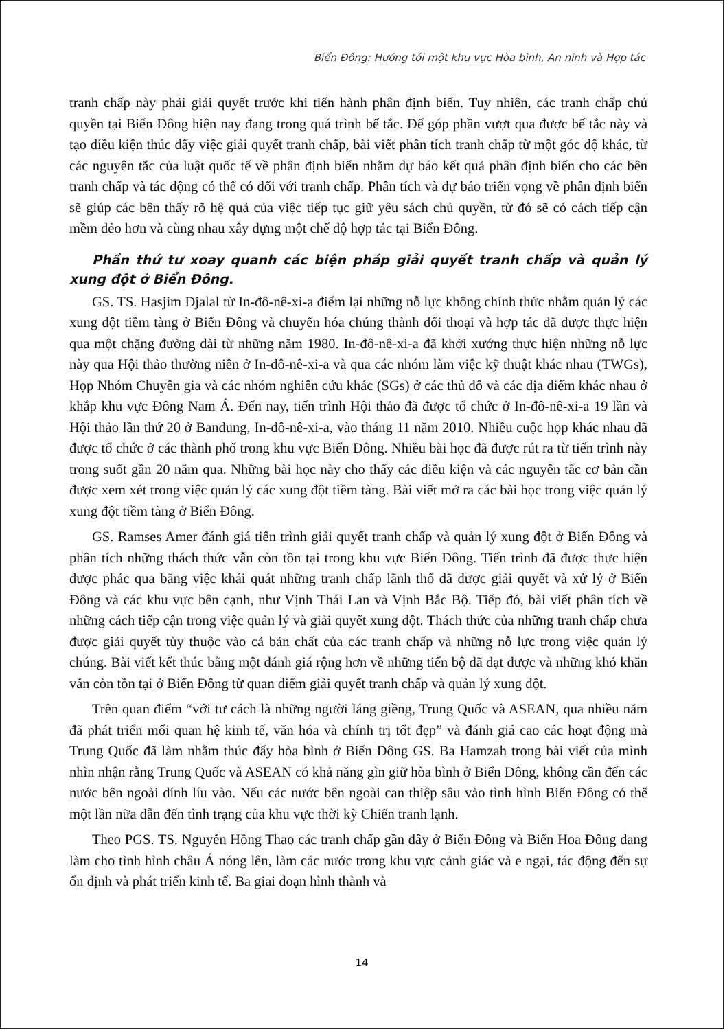Biển Đông: Hướng tới một khu vực Hòa bình, An ninh và Hợp tác
tranh chấp này phải giải quyết trước khi tiến hành phân định biển. Tuy nhiên, các tranh chấp chủ quyền tại Biển Đông hiện nay đang trong quá trình bế tắc. Để góp phần vượt qua được bế tắc này và tạo điều kiện thúc đẩy việc giải quyết tranh chấp, bài viết phân tích tranh chấp từ một góc độ khác, từ các nguyên tắc của luật quốc tế về phân định biển nhằm dự báo kết quả phân định biển cho các bên tranh chấp và tác động có thể có đối với tranh chấp. Phân tích và dự báo triển vọng về phân định biển sẽ giúp các bên thấy rõ hệ quả của việc tiếp tục giữ yêu sách chủ quyền, từ đó sẽ có cách tiếp cận mềm dẻo hơn và cùng nhau xây dựng một chế độ hợp tác tại Biển Đông.
Phần thứ tư xoay quanh các biện pháp giải quyết tranh chấp và quản lý xung đột ở Biển Đông.
GS. TS. Hasjim Djalal từ In-đô-nê-xi-a điểm lại những nỗ lực không chính thức nhằm quản lý các xung đột tiềm tàng ở Biển Đông và chuyển hóa chúng thành đối thoại và hợp tác đã được thực hiện qua một chặng đường dài từ những năm 1980. In-đô-nê-xi-a đã khởi xướng thực hiện những nỗ lực này qua Hội thảo thường niên ở In-đô-nê-xi-a và qua các nhóm làm việc kỹ thuật khác nhau (TWGs), Họp Nhóm Chuyên gia và các nhóm nghiên cứu khác (SGs) ở các thủ đô và các địa điểm khác nhau ở khắp khu vực Đông Nam Á. Đến nay, tiến trình Hội thảo đã được tổ chức ở In-đô-nê-xi-a 19 lần và Hội thảo lần thứ 20 ở Bandung, In-đô-nê-xi-a, vào tháng 11 năm 2010. Nhiều cuộc họp khác nhau đã được tổ chức ở các thành phố trong khu vực Biển Đông. Nhiều bài học đã được rút ra từ tiến trình này trong suốt gần 20 năm qua. Những bài học này cho thấy các điều kiện và các nguyên tắc cơ bản cần được xem xét trong việc quản lý các xung đột tiềm tàng. Bài viết mở ra các bài học trong việc quản lý xung đột tiềm tàng ở Biển Đông.
GS. Ramses Amer đánh giá tiến trình giải quyết tranh chấp và quản lý xung đột ở Biển Đông và phân tích những thách thức vẫn còn tồn tại trong khu vực Biển Đông. Tiến trình đã được thực hiện được phác qua bằng việc khái quát những tranh chấp lãnh thổ đã được giải quyết và xử lý ở Biển Đông và các khu vực bên cạnh, như Vịnh Thái Lan và Vịnh Bắc Bộ. Tiếp đó, bài viết phân tích về những cách tiếp cận trong việc quản lý và giải quyết xung đột. Thách thức của những tranh chấp chưa được giải quyết tùy thuộc vào cả bản chất của các tranh chấp và những nỗ lực trong việc quản lý chúng. Bài viết kết thúc bằng một đánh giá rộng hơn về những tiến bộ đã đạt được và những khó khăn vẫn còn tồn tại ở Biển Đông từ quan điểm giải quyết tranh chấp và quản lý xung đột.
Trên quan điểm “với tư cách là những người láng giềng, Trung Quốc và ASEAN, qua nhiều năm đã phát triển mối quan hệ kinh tế, văn hóa và chính trị tốt đẹp” và đánh giá cao các hoạt động mà Trung Quốc đã làm nhằm thúc đẩy hòa bình ở Biển Đông GS. Ba Hamzah trong bài viết của mình nhìn nhận rằng Trung Quốc và ASEAN có khả năng gìn giữ hòa bình ở Biển Đông, không cần đến các nước bên ngoài dính líu vào. Nếu các nước bên ngoài can thiệp sâu vào tình hình Biển Đông có thể một lần nữa dẫn đến tình trạng của khu vực thời kỳ Chiến tranh lạnh.
Theo PGS. TS. Nguyễn Hồng Thao các tranh chấp gần đây ở Biển Đông và Biển Hoa Đông đang làm cho tình hình châu Á nóng lên, làm các nước trong khu vực cảnh giác và e ngại, tác động đến sự ổn định và phát triển kinh tế. Ba giai đoạn hình thành và
14